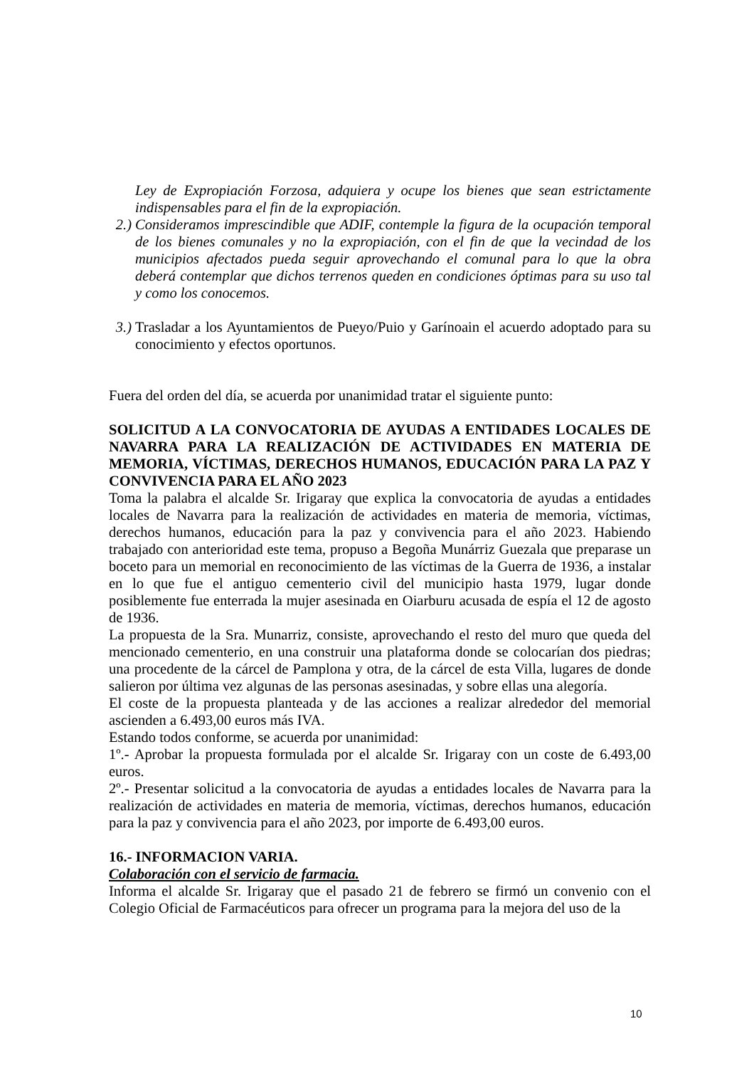Ley de Expropiación Forzosa, adquiera y ocupe los bienes que sean estrictamente indispensables para el fin de la expropiación.
2.) Consideramos imprescindible que ADIF, contemple la figura de la ocupación temporal de los bienes comunales y no la expropiación, con el fin de que la vecindad de los municipios afectados pueda seguir aprovechando el comunal para lo que la obra deberá contemplar que dichos terrenos queden en condiciones óptimas para su uso tal y como los conocemos.
3.) Trasladar a los Ayuntamientos de Pueyo/Puio y Garínoain el acuerdo adoptado para su conocimiento y efectos oportunos.
Fuera del orden del día, se acuerda por unanimidad tratar el siguiente punto:
SOLICITUD A LA CONVOCATORIA DE AYUDAS A ENTIDADES LOCALES DE NAVARRA PARA LA REALIZACIÓN DE ACTIVIDADES EN MATERIA DE MEMORIA, VÍCTIMAS, DERECHOS HUMANOS, EDUCACIÓN PARA LA PAZ Y CONVIVENCIA PARA EL AÑO 2023
Toma la palabra el alcalde Sr. Irigaray que explica la convocatoria de ayudas a entidades locales de Navarra para la realización de actividades en materia de memoria, víctimas, derechos humanos, educación para la paz y convivencia para el año 2023. Habiendo trabajado con anterioridad este tema, propuso a Begoña Munárriz Guezala que preparase un boceto para un memorial en reconocimiento de las víctimas de la Guerra de 1936, a instalar en lo que fue el antiguo cementerio civil del municipio hasta 1979, lugar donde posiblemente fue enterrada la mujer asesinada en Oiarburu acusada de espía el 12 de agosto de 1936.
La propuesta de la Sra. Munarriz, consiste, aprovechando el resto del muro que queda del mencionado cementerio, en una construir una plataforma donde se colocarían dos piedras; una procedente de la cárcel de Pamplona y otra, de la cárcel de esta Villa, lugares de donde salieron por última vez algunas de las personas asesinadas, y sobre ellas una alegoría.
El coste de la propuesta planteada y de las acciones a realizar alrededor del memorial ascienden a 6.493,00 euros más IVA.
Estando todos conforme, se acuerda por unanimidad:
1º.- Aprobar la propuesta formulada por el alcalde Sr. Irigaray con un coste de 6.493,00 euros.
2º.- Presentar solicitud a la convocatoria de ayudas a entidades locales de Navarra para la realización de actividades en materia de memoria, víctimas, derechos humanos, educación para la paz y convivencia para el año 2023, por importe de 6.493,00 euros.
16.- INFORMACION VARIA.
Colaboración con el servicio de farmacia.
Informa el alcalde Sr. Irigaray que el pasado 21 de febrero se firmó un convenio con el Colegio Oficial de Farmacéuticos para ofrecer un programa para la mejora del uso de la
10